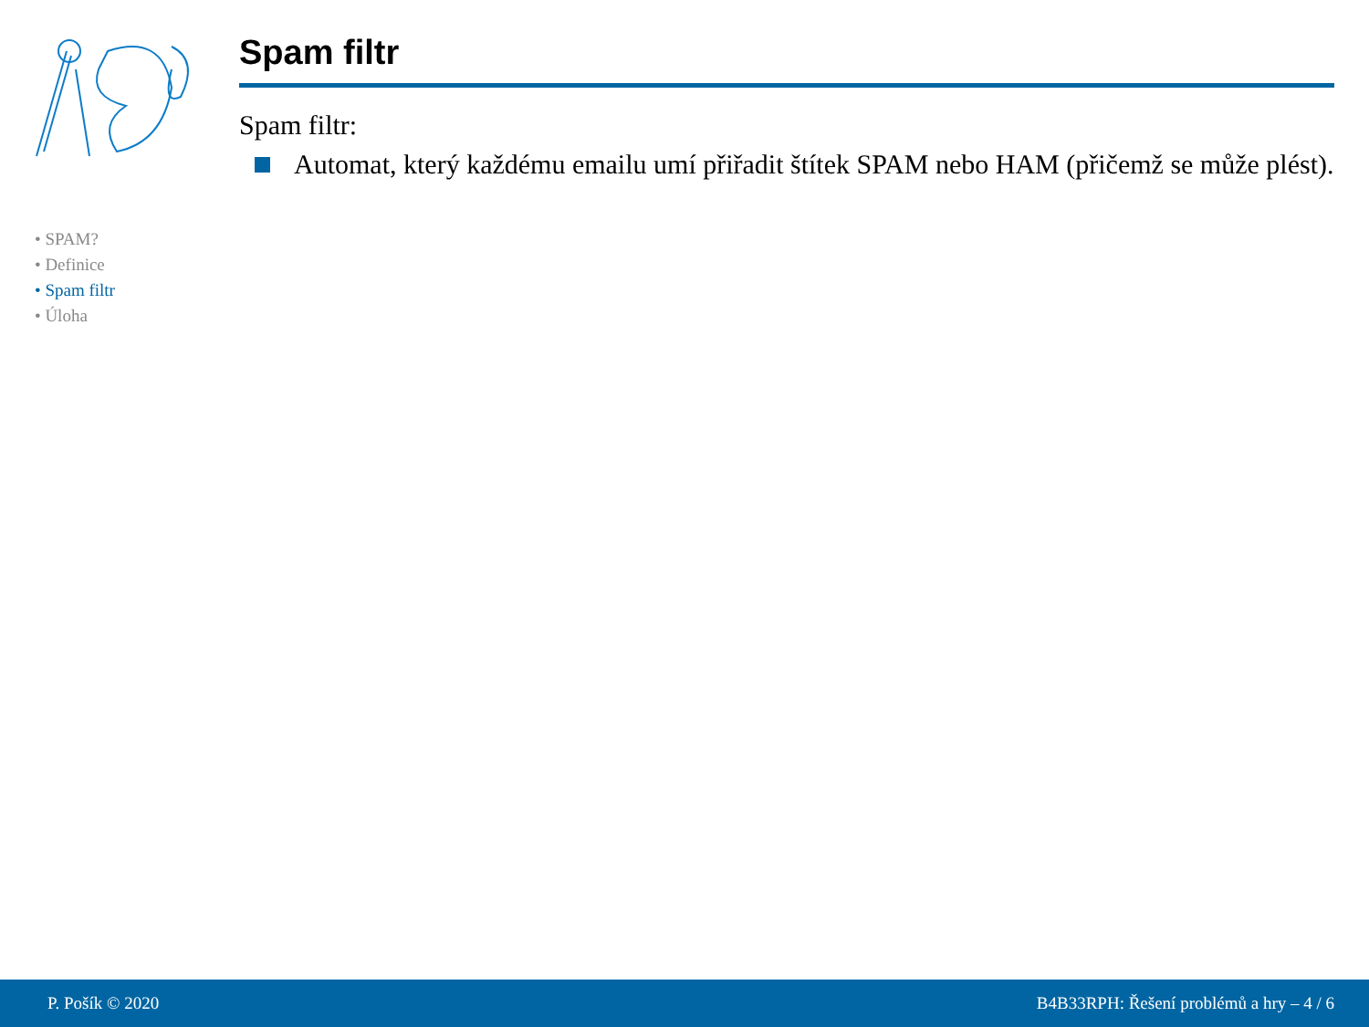• SPAM?
• Definice
• Spam filtr
• Úloha
Spam filtr
Spam filtr:
Automat, který každému emailu umí přiřadit štítek SPAM nebo HAM (přičemž se může plést).
P. Pošík © 2020 B4B33RPH: Řešení problémů a hry – 4 / 6